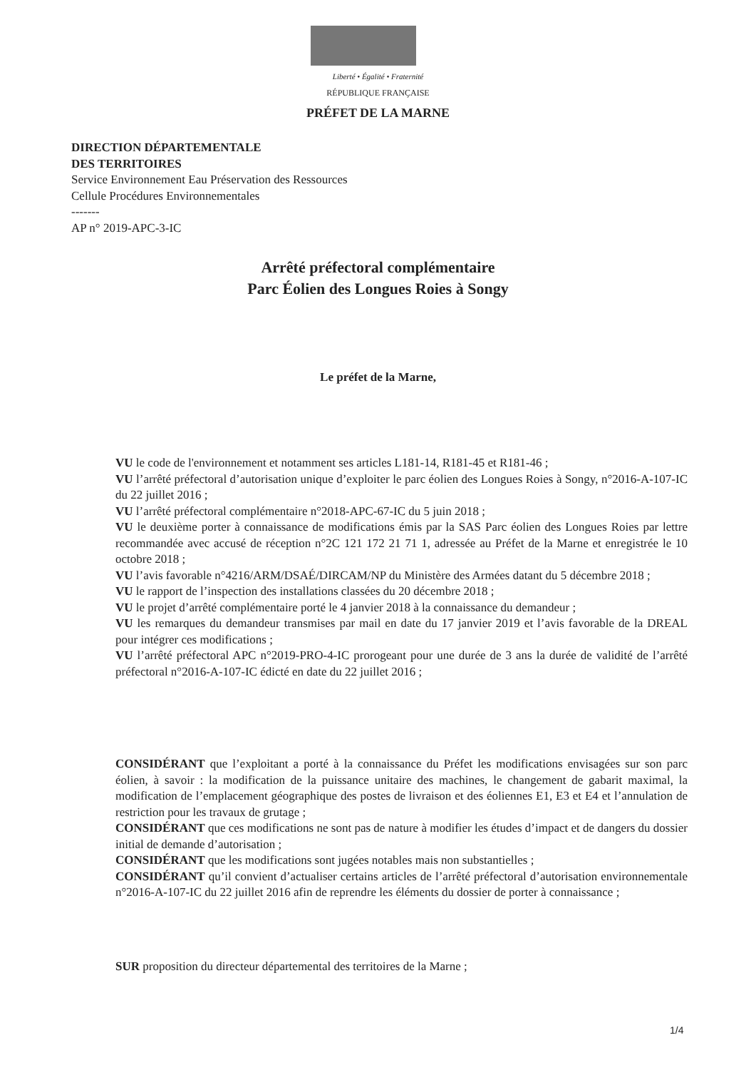Liberté • Égalité • Fraternité
RÉPUBLIQUE FRANÇAISE
PRÉFET DE LA MARNE
DIRECTION DÉPARTEMENTALE
DES TERRITOIRES
Service Environnement Eau Préservation des Ressources
Cellule Procédures Environnementales
-------
AP n° 2019-APC-3-IC
Arrêté préfectoral complémentaire
Parc Éolien des Longues Roies à Songy
Le préfet de la Marne,
VU le code de l'environnement et notamment ses articles L181-14, R181-45 et R181-46 ;
VU l’arrêté préfectoral d’autorisation unique d’exploiter le parc éolien des Longues Roies à Songy, n°2016-A-107-IC du 22 juillet 2016 ;
VU l’arrêté préfectoral complémentaire n°2018-APC-67-IC du 5 juin 2018 ;
VU le deuxième porter à connaissance de modifications émis par la SAS Parc éolien des Longues Roies par lettre recommandée avec accusé de réception n°2C 121 172 21 71 1, adressée au Préfet de la Marne et enregistrée le 10 octobre 2018 ;
VU l’avis favorable n°4216/ARM/DSAÉ/DIRCAM/NP du Ministère des Armées datant du 5 décembre 2018 ;
VU le rapport de l’inspection des installations classées du 20 décembre 2018 ;
VU le projet d’arrêté complémentaire porté le 4 janvier 2018 à la connaissance du demandeur ;
VU les remarques du demandeur transmises par mail en date du 17 janvier 2019 et l’avis favorable de la DREAL pour intégrer ces modifications ;
VU l’arrêté préfectoral APC n°2019-PRO-4-IC prorogeant pour une durée de 3 ans la durée de validité de l’arrêté préfectoral n°2016-A-107-IC édicté en date du 22 juillet 2016 ;
CONSIDÉRANT que l’exploitant a porté à la connaissance du Préfet les modifications envisagées sur son parc éolien, à savoir : la modification de la puissance unitaire des machines, le changement de gabarit maximal, la modification de l’emplacement géographique des postes de livraison et des éoliennes E1, E3 et E4 et l’annulation de restriction pour les travaux de grutage ;
CONSIDÉRANT que ces modifications ne sont pas de nature à modifier les études d’impact et de dangers du dossier initial de demande d’autorisation ;
CONSIDÉRANT que les modifications sont jugées notables mais non substantielles ;
CONSIDÉRANT qu’il convient d’actualiser certains articles de l’arrêté préfectoral d’autorisation environnementale n°2016-A-107-IC du 22 juillet 2016 afin de reprendre les éléments du dossier de porter à connaissance ;
SUR proposition du directeur départemental des territoires de la Marne ;
1/4